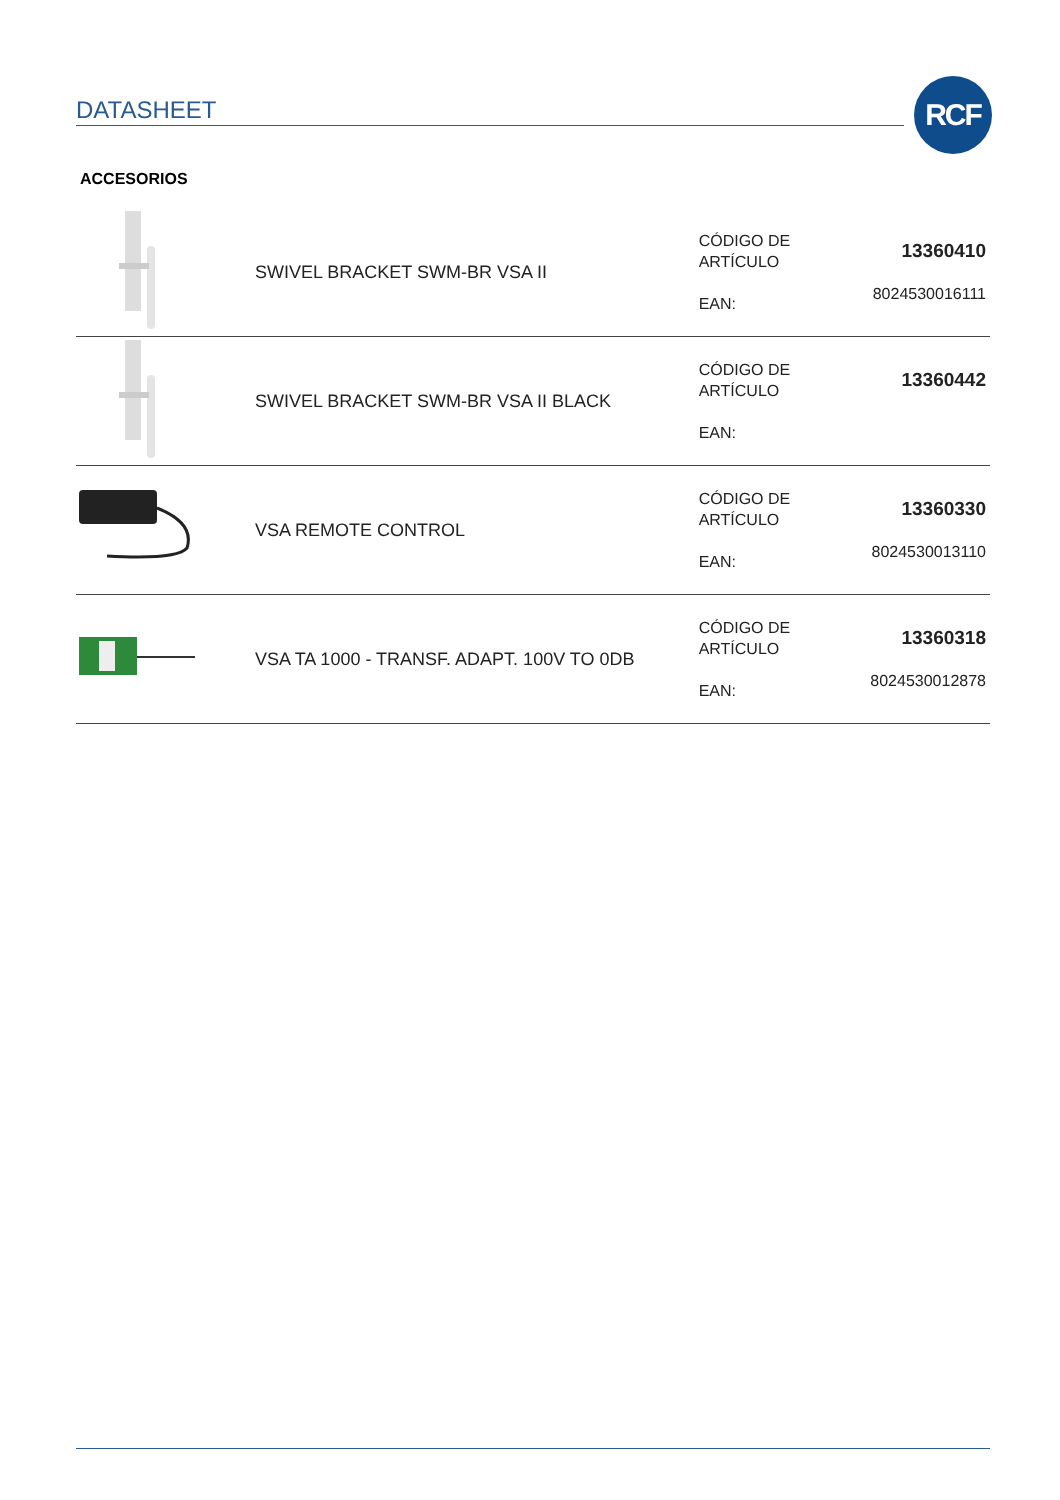DATASHEET RCF
ACCESORIOS
| | SWIVEL BRACKET SWM-BR VSA II | CÓDIGO DE ARTÍCULO EAN: | 13360410 8024530016111 |
| | SWIVEL BRACKET SWM-BR VSA II BLACK | CÓDIGO DE ARTÍCULO EAN: | 13360442 |
| | VSA REMOTE CONTROL | CÓDIGO DE ARTÍCULO EAN: | 13360330 8024530013110 |
| | VSA TA 1000 - TRANSF. ADAPT. 100V TO 0DB | CÓDIGO DE ARTÍCULO EAN: | 13360318 8024530012878 |